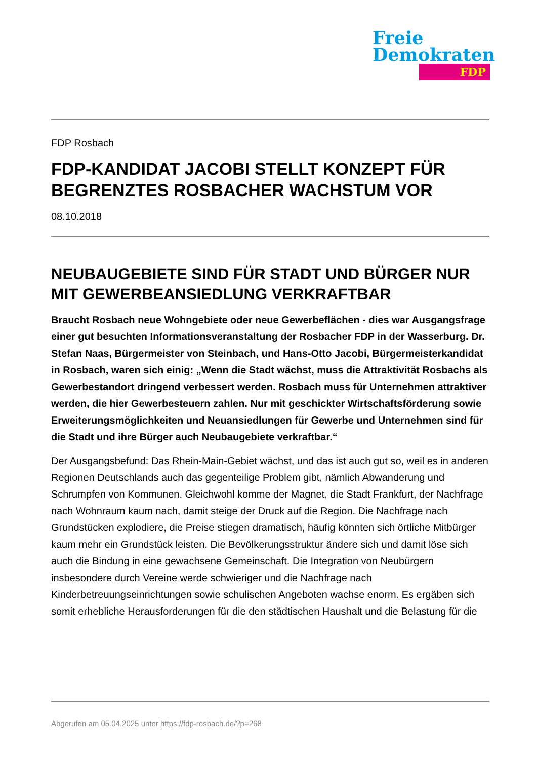Freie
Demokraten
FDP
FDP Rosbach
FDP-KANDIDAT JACOBI STELLT KONZEPT FÜR BEGRENZTES ROSBACHER WACHSTUM VOR
08.10.2018
NEUBAUGEBIETE SIND FÜR STADT UND BÜRGER NUR MIT GEWERBEANSIEDLUNG VERKRAFTBAR
Braucht Rosbach neue Wohngebiete oder neue Gewerbeflächen - dies war Ausgangsfrage einer gut besuchten Informationsveranstaltung der Rosbacher FDP in der Wasserburg. Dr. Stefan Naas, Bürgermeister von Steinbach, und Hans-Otto Jacobi, Bürgermeisterkandidat in Rosbach, waren sich einig: „Wenn die Stadt wächst, muss die Attraktivität Rosbachs als Gewerbestandort dringend verbessert werden. Rosbach muss für Unternehmen attraktiver werden, die hier Gewerbesteuern zahlen. Nur mit geschickter Wirtschaftsförderung sowie Erweiterungsmöglichkeiten und Neuansiedlungen für Gewerbe und Unternehmen sind für die Stadt und ihre Bürger auch Neubaugebiete verkraftbar.“
Der Ausgangsbefund: Das Rhein-Main-Gebiet wächst, und das ist auch gut so, weil es in anderen Regionen Deutschlands auch das gegenteilige Problem gibt, nämlich Abwanderung und Schrumpfen von Kommunen. Gleichwohl komme der Magnet, die Stadt Frankfurt, der Nachfrage nach Wohnraum kaum nach, damit steige der Druck auf die Region. Die Nachfrage nach Grundstücken explodiere, die Preise stiegen dramatisch, häufig könnten sich örtliche Mitbürger kaum mehr ein Grundstück leisten. Die Bevölkerungsstruktur ändere sich und damit löse sich auch die Bindung in eine gewachsene Gemeinschaft. Die Integration von Neubürgern insbesondere durch Vereine werde schwieriger und die Nachfrage nach Kinderbetreuungseinrichtungen sowie schulischen Angeboten wachse enorm. Es ergäben sich somit erhebliche Herausforderungen für die den städtischen Haushalt und die Belastung für die
Abgerufen am 05.04.2025 unter https://fdp-rosbach.de/?p=268